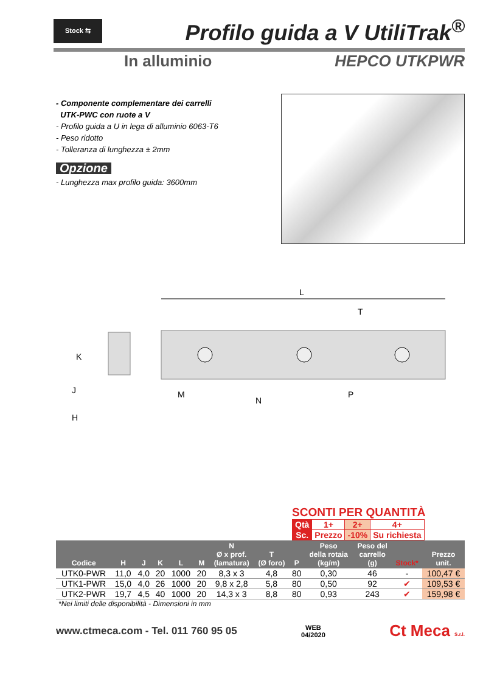Stock ⇆
Profilo guida a V UtiliTrak<sup>®</sup>
In alluminio HEPCO UTKPWR
- Componente complementare dei carrelli
UTK-PWC con ruote a V
- Profilo guida a U in lega di alluminio 6063-T6
- Peso ridotto
- Tolleranza di lunghezza ± 2mm
Opzione
- Lunghezza max profilo guida: 3600mm
L
T
K
J
H
M
N
P
SCONTI PER QUANTITÀ
| Qtà | 1+ | 2+ | 4+ |
| Sc. | Prezzo | -10% | Su richiesta |
| Codice | H | J | K | L | M | N Ø x prof. (lamatura) | T (Ø foro) | P | Peso della rotaia (kg/m) | Peso del carrello (g) | Stock* | Prezzo unit. |
| --- | --- | --- | --- | --- | --- | --- | --- | --- | --- | --- | --- | --- |
| UTK0-PWR | 11,0 | 4,0 | 20 | 1000 | 20 | 8,3 x 3 | 4,8 | 80 | 0,30 | 46 | - | 100,47 € |
| UTK1-PWR | 15,0 | 4,0 | 26 | 1000 | 20 | 9,8 x 2,8 | 5,8 | 80 | 0,50 | 92 | ✔ | 109,53 € |
| UTK2-PWR | 19,7 | 4,5 | 40 | 1000 | 20 | 14,3 x 3 | 8,8 | 80 | 0,93 | 243 | ✔ | 159,98 € |
*Nei limiti delle disponibilità - Dimensioni in mm
www.ctmeca.com - Tel. 011 760 95 05 WEB
04/2020 Ct Meca S.r.l.